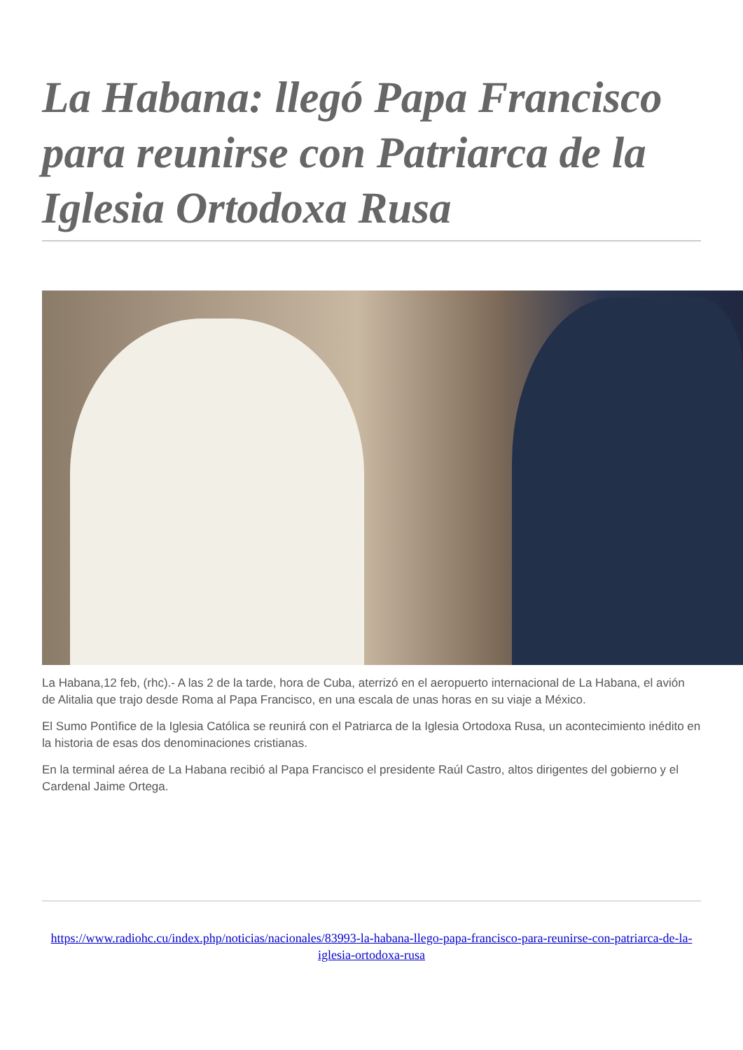La Habana: llegó Papa Francisco para reunirse con Patriarca de la Iglesia Ortodoxa Rusa
La Habana,12 feb, (rhc).- A las 2 de la tarde, hora de Cuba, aterrizó en el aeropuerto internacional de La Habana, el avión de Alitalia que trajo desde Roma al Papa Francisco, en una escala de unas horas en su viaje a México.
El Sumo Pontìfice de la Iglesia Católica se reunirá con el Patriarca de la Iglesia Ortodoxa Rusa, un acontecimiento inédito en la historia de esas dos denominaciones cristianas.
En la terminal aérea de La Habana recibió al Papa Francisco el presidente Raúl Castro, altos dirigentes del gobierno y el Cardenal Jaime Ortega.
https://www.radiohc.cu/index.php/noticias/nacionales/83993-la-habana-llego-papa-francisco-para-reunirse-con-patriarca-de-la-iglesia-ortodoxa-rusa